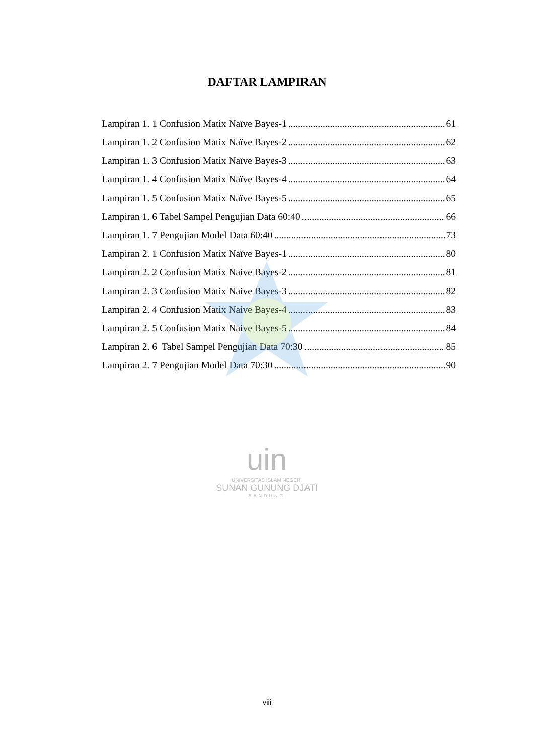DAFTAR LAMPIRAN
Lampiran 1. 1 Confusion Matix Naïve Bayes-1 61
Lampiran 1. 2 Confusion Matix Naïve Bayes-2 62
Lampiran 1. 3 Confusion Matix Naïve Bayes-3 63
Lampiran 1. 4 Confusion Matix Naïve Bayes-4 64
Lampiran 1. 5 Confusion Matix Naïve Bayes-5 65
Lampiran 1. 6 Tabel Sampel Pengujian Data 60:40 66
Lampiran 1. 7 Pengujian Model Data 60:40 73
Lampiran 2. 1 Confusion Matix Naïve Bayes-1 80
Lampiran 2. 2 Confusion Matix Naive Bayes-2 81
Lampiran 2. 3 Confusion Matix Naive Bayes-3 82
Lampiran 2. 4 Confusion Matix Naive Bayes-4 83
Lampiran 2. 5 Confusion Matix Naive Bayes-5 84
Lampiran 2. 6 Tabel Sampel Pengujian Data 70:30 85
Lampiran 2. 7 Pengujian Model Data 70:30 90
uin
UNIVERSITAS ISLAM NEGERI
SUNAN GUNUNG DJATI
BANDUNG
viii